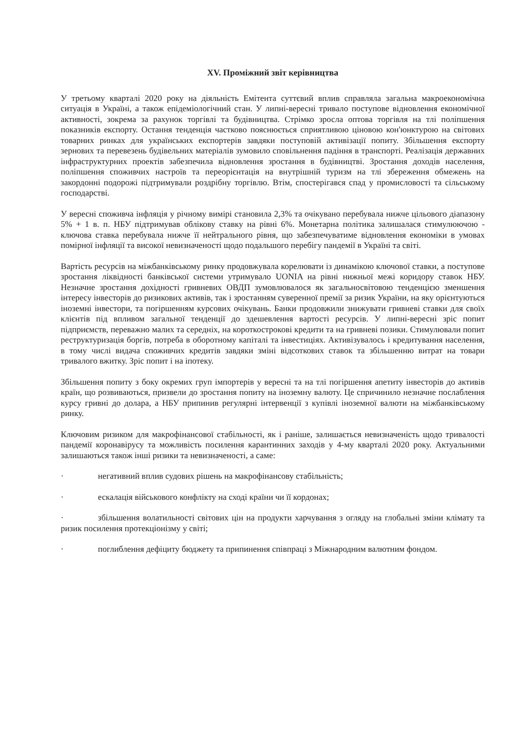XV. Проміжний звіт керівництва
У третьому кварталі 2020 року на діяльність Емітента суттєвий вплив справляла загальна макроекономічна ситуація в Україні, а також епідеміологічний стан. У липні-вересні тривало поступове відновлення економічної активності, зокрема за рахунок торгівлі та будівництва. Стрімко зросла оптова торгівля на тлі поліпшення показників експорту. Остання тенденція частково пояснюється сприятливою ціновою кон'юнктурою на світових товарних ринках для українських експортерів завдяки поступовій активізації попиту. Збільшення експорту зернових та перевезень будівельних матеріалів зумовило сповільнення падіння в транспорті. Реалізація державних інфраструктурних проектів забезпечила відновлення зростання в будівництві. Зростання доходів населення, поліпшення споживчих настроїв та переорієнтація на внутрішній туризм на тлі збереження обмежень на закордонні подорожі підтримували роздрібну торгівлю. Втім, спостерігався спад у промисловості та сільському господарстві.
У вересні споживча інфляція у річному вимірі становила 2,3% та очікувано перебувала нижче цільового діапазону 5% + 1 в. п. НБУ підтримував облікову ставку на рівні 6%. Монетарна політика залишалася стимулюючою - ключова ставка перебувала нижче її нейтрального рівня, що забезпечуватиме відновлення економіки в умовах помірної інфляції та високої невизначеності щодо подальшого перебігу пандемії в Україні та світі.
Вартість ресурсів на міжбанківському ринку продовжувала корелювати із динамікою ключової ставки, а поступове зростання ліквідності банківської системи утримувало UONIA на рівні нижньої межі коридору ставок НБУ. Незначне зростання дохідності гривневих ОВДП зумовлювалося як загальносвітовою тенденцією зменшення інтересу інвесторів до ризикових активів, так і зростанням суверенної премії за ризик України, на яку орієнтуються іноземні інвестори, та погіршенням курсових очікувань. Банки продовжили знижувати гривневі ставки для своїх клієнтів під впливом загальної тенденції до здешевлення вартості ресурсів. У липні-вересні зріс попит підприємств, переважно малих та середніх, на короткострокові кредити та на гривневі позики. Стимулювали попит реструктуризація боргів, потреба в оборотному капіталі та інвестиціях. Активізувалось і кредитування населення, в тому числі видача споживчих кредитів завдяки зміні відсоткових ставок та збільшенню витрат на товари тривалого вжитку. Зріс попит і на іпотеку.
Збільшення попиту з боку окремих груп імпортерів у вересні та на тлі погіршення апетиту інвесторів до активів країн, що розвиваються, призвели до зростання попиту на іноземну валюту. Це спричинило незначне послаблення курсу гривні до долара, а НБУ припинив регулярні інтервенції з купівлі іноземної валюти на міжбанківському ринку.
Ключовим ризиком для макрофінансової стабільності, як і раніше, залишається невизначеність щодо тривалості пандемії коронавірусу та можливість посилення карантинних заходів у 4-му кварталі 2020 року. Актуальними залишаються також інші ризики та невизначеності, а саме:
· негативний вплив судових рішень на макрофінансову стабільність;
· ескалація військового конфлікту на сході країни чи її кордонах;
· збільшення волатильності світових цін на продукти харчування з огляду на глобальні зміни клімату та ризик посилення протекціонізму у світі;
· поглиблення дефіциту бюджету та припинення співпраці з Міжнародним валютним фондом.